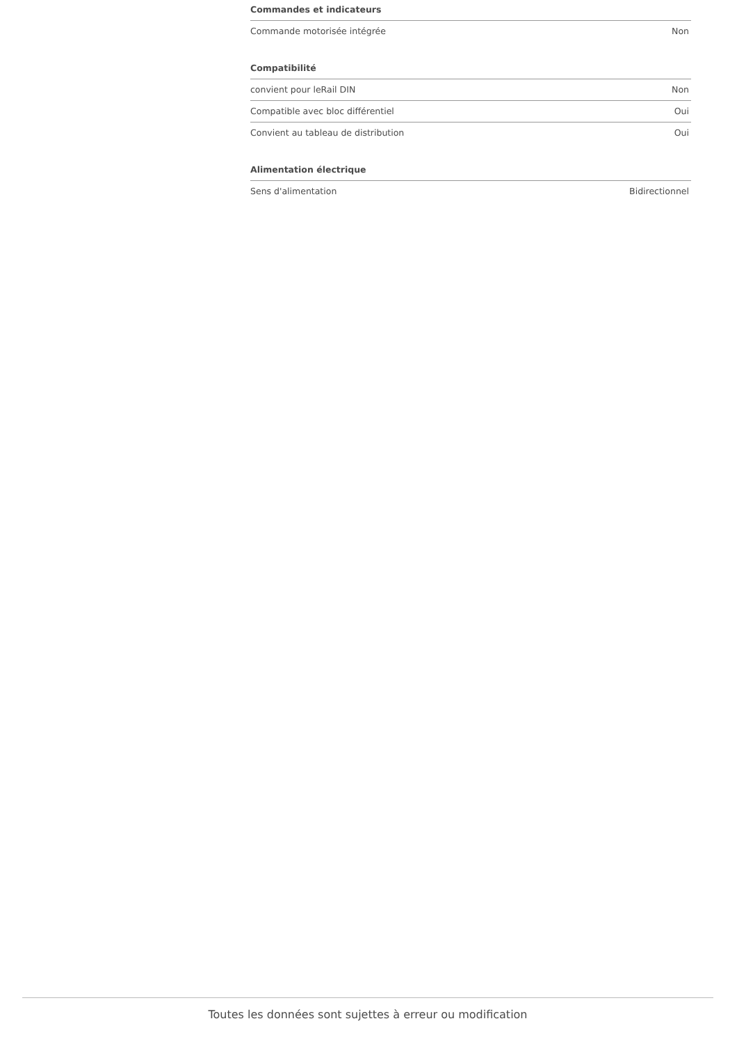Commandes et indicateurs
| Commande motorisée intégrée | Non |
Compatibilité
| convient pour leRail DIN | Non |
| Compatible avec bloc différentiel | Oui |
| Convient au tableau de distribution | Oui |
Alimentation électrique
| Sens d'alimentation | Bidirectionnel |
Toutes les données sont sujettes à erreur ou modification